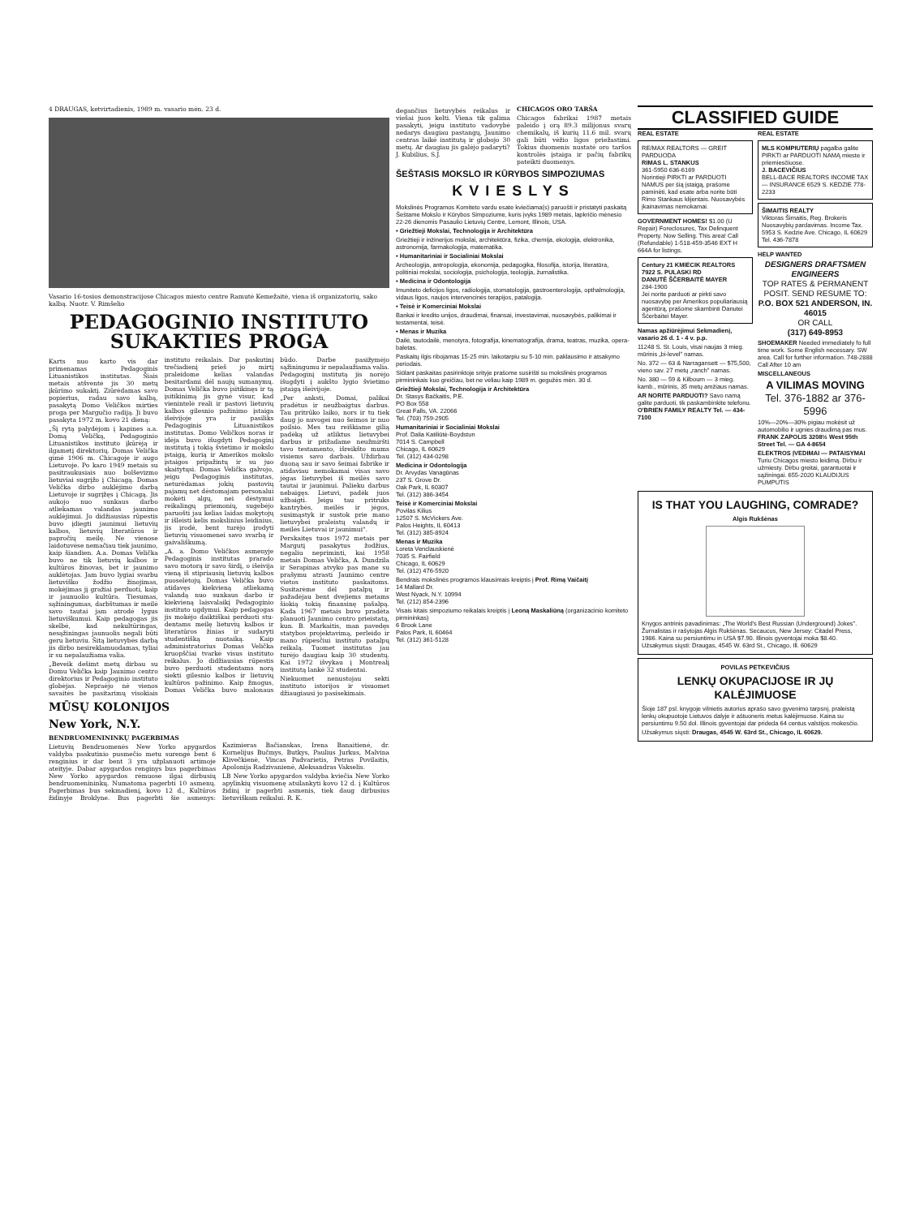4 DRAUGAS, ketvirtadienis, 1989 m. vasario mėn. 23 d.
Vasario 16-tosios demonstracijose Chicagos miesto centre Ramutė Kemežaitė, viena iš organizatorių, sako kalbą. Nuotr. V. Rimšelio
PEDAGOGINIO INSTITUTO SUKAKTIES PROGA
Karts nuo karto vis dar primenamas Pedagoginis Lituanistikos institutas. Šiais metais atšventė jis 30 metų įkūrimo sukaktį. Ziūrėdamas savo popierius, radau savo kalbą, pasakytą Domo Veličkos mirties proga per Margučio radiją. Ji buvo pasakyta 1972 m. kovo 21 dieną:
„Šį rytą palydėjom į kapines a.a. Domą Veličką, Pedagoginio Lituanistikos instituto įkūrėją ir ilgametį direktorių. Domas Velička gimė 1906 m. Chicagoje ir augo Lietuvoje. Po karo 1949 metais su pasitraukusiais nuo bolševizmo lietuviai sugrįžo į Chicagą. Domas Velička dirbo auklėjimo darbą Lietuvoje ir sugrįžęs į Chicagą. Jis aukojo nuo sunkaus darbo atliekamas valandas jaunimo auklėjimui. Jo didžiausias rūpestis buvo įdiegti jaunimui lietuvių kalbos, lietuvių literatūros ir papročių meilę. Ne vienose laidotuvėse nemačiau tiek jaunimo, kaip šiandien. A.a. Domas Velička buvo ne tik lietuvių kalbos ir kultūros žinovas, bet ir jaunimo auklėtojas. Jam buvo lygiai svarbu lietuviško žodžio žinojimas, mokėjimas jį gražiai perduoti, kaip ir jaunuolio kultūra. Tiesumas, sąžiningumas, darbštumas ir meilė savo tautai jam atrodė lygus lietuviškumui. Kaip pedagogas jis skelbė, kad nekultūringas, nesąžiningas jaunuolis negali būti geru lietuviu. Šitą lietuvybės darbą jis dirbo nesirekla­muodamas, tyliai ir su nepalaužiama valia.
„Beveik dešimt metų dirbau su Domu Velička kaip Jaunimo centro direktorius ir Pedagoginio instituto globėjas. Nepraėjo nė vienos savaitės be pasitarimų visokiais instituto reikalais. Dar paskutinį trečiadienį prieš jo mirtį praleidome kelias valandas besitardami dėl naujų sumanymų. Domas Velička buvo įsitikinęs ir tą įsitikinimą jis gynė visur, kad vienintelė reali ir pastovi lietuvių kalbos gilesnio pažinimo įstaiga išeivijoje yra ir pasiliks Pedagoginis Lituanistikos institutas. Domo Veličkos noras ir idėja buvo išugdyti Pedagoginį institutą į tokią švietimo ir mokslo įstaigą, kurią ir Amerikos mokslo įstaigos pripažintų ir su juo skaitytųsi. Domas Velička galvojo, jeigu Pedagoginis institutas, neturėdamas jokių pastovių pajamų net dėstomajam personalui mokėti algų, nei dėstymui reikalingų priemonių, sugebėjo paruošti jau kelias laidas mokytojų ir išleisti kelis mokslinius leidinius, jis įrodė, bent turėjo įrodyti lietuvių visuomenei savo svarbą ir gaivališkumą.
„A. a. Domo Veličkos asmenyje Pedagoginis institutas prarado savo motorą ir savo širdį, o išeivija vieną iš stipriausių lietuvių kalbos puoselėtojų. Domas Velička buvo atidavęs kiekvieną atliekamą valandą nuo sunkaus darbo ir kiekvieną laisvalaikį Pedagoginio instituto ugdymui. Kaip pedagogas jis mokėjo daiktiškai perduoti stu­dentams meilę lietuvių kalbos ir literatūros žinias ir sudaryti studentišką nuotaiką. Kaip administratorius Domas Velička kruopščiai tvarkė visus instituto reikalus. Jo didžiausias rūpestis buvo perduoti studentams norą siekti gilesnio kalbos ir lietuvių kultūros pažinimo. Kaip žmogus, Domas Velička buvo malonaus būdo. Darbe pasižymėjo sąžiningumu ir nepalaužiama valia. Pedagoginį institutą jis norėjo išugdyti į aukšto lygio švietimo įstaigą išeivijoje.
„Per anksti, Domai, palikai pradėtus ir neužbaigtus darbus. Tau pritrūko laiko, nors ir tu tiek daug jo nuvogei nuo šeimos ir nuo poilsio. Mes tau reiškiame gilią padėką už atliktus lietuvybei darbus ir prižadame neužmiršti tavo testamento, išreikšto mums visiems savo darbais. Uždirbau duoną sau ir savo šeimai fabrike ir atidaviau nemokamai visas savo jėgas lietuvybei iš meilės savo tautai ir jaunimui. Palieku darbus nebaigęs. Lietuvi, padėk juos užbaigti. Jeigu tau pritruks kantrybės, meilės ir jėgos, susimąstyk ir sustok prie mano lietuvybei praleistų valandų ir meilės Lietuvai ir jaunimui".
Perskaitęs tuos 1972 metais per Margutį pasakytus žodžius, negaliu nepriminti, kai 1958 metais Domas Velička, A. Dundzila ir Serapinas atvyko pas mane su prašymu atrasti Jaunimo centre vietos instituto paskaitoms. Susitarėme dėl patalpų ir pažadėjau bent dvejiems metams šiokią tokią finansinę pašalpą. Kada 1967 metais buvo pradėta planuoti Jaunimo centro prieistatą, kun. B. Markaitis, man pavedęs statybos projektavimą, perleido ir mano rūpesčiui instituto patalpų reikalą. Tuomet institutas jau turėjo daugiau kaip 30 studentų. Kai 1972 išvykau į Montrealį institutą lankė 32 studentai.
Niekuomet nenustojau sekti instituto istorijos ir visuomet džiaugiausi jo pasisekimais.
MŪSŲ KOLONIJOS
New York, N.Y.
BENDRUOMENININKŲ PAGERBIMAS
Lietuvių Bendruomenės New Yorko apygardos valdyba paskutinio pusmečio metu surengė bent 6 renginius ir dar bent 3 yra užplanuoti artimoje ateityje. Dabar apygardos renginys bus pagerbimas New Yorko apygardos rėmuose ilgai dirbusių bendruomenininkų. Numatoma pagerbti 10 asmenų. Pagerbimas bus sekmadienį, kovo 12 d., Kultūros židinyje Broklyne. Bus pagerbti šie asmenys: Kazimieras Bačianskas, Irena Banaitienė, dr. Kornelijus Bučmys, Butkys, Paulius Jurkus, Malvina Klivečkienė, Vincas Padvarietis, Petras Povilaitis, Apolonija Radzivanienė, Aleksandras Vakselis.
LB New Yorko apygardos valdyba kviečia New Yorko apylinkių visuomenę atsilankyti kovo 12 d. į Kultūros židinį ir pagerbti asmenis, tiek daug dirbusius lietuviškam reikalui. R. K.
degančius lietuvybės reikalus ir viešai juos kelti. Viena tik galima pasakyti, jeigu instituto vadovybė nedarys daugiau pastangų, Jaunimo centras laikė institutą ir globojo 30 metų. Ar daugiau jis galėjo padaryti?
J. Kubilius, S.J.
CHICAGOS ORO TARŠA
Chicagos fabrikai 1987 metais paleido į orą 89.3 milijonus svarų chemikalų, iš kurių 11.6 mil. svarų gali būti vėžio ligos priežastimi. Tokius duomenis nustatė oro taršos kontrolės įstaiga ir pačių fabrikų pateikti duomenys.
ŠEŠTASIS MOKSLO IR KŪRYBOS SIMPOZIUMAS
KVIESLYS
Mokslinės Programos Komiteto vardu esate kviečiama(s) paruošti ir pristatyti paskaitą Šeštame Mokslo ir Kūrybos Simpoziume, kuris įvyks 1989 metais, lapkričio mėnesio 22-26 dienomis Pasaulio Lietuvių Centre, Lemont, Illinois, USA.
• Griežtieji Mokslai, Technologija ir Architektūra
Griežtieji ir inžinerijos mokslai, architektūra, fizika, chemija, ekologija, elektronika, astronomija, farmakologija, matematika.
• Humanitariniai ir Socialiniai Mokslai
Archeologija, antropologija, ekonomija, pedagogika, filosofija, istorija, literatūra, politiniai mokslai, sociologija, psichologija, teologija, žurnalistika.
• Medicina ir Odontologija
Imuniteto deficijos ligos, radiologija, stomatologija, gastroenterologija, opthalmologija, vidaus ligos, naujos intervencinės terapijos, patalogija.
• Teisė ir Komerciniai Mokslai
Bankai ir kredito unijos, draudimai, finansai, investavimai, nuosavybės, palikimai ir testamentai, teisė.
• Menas ir Muzika
Dailė, tautodailė, menotyra, fotografija, kinematografija, drama, teatras, muzika, opera-baletas.
Paskaitų ilgis ribojamas 15-25 min. laikotarpiu su 5-10 min. paklausimo ir atsakymo periodais.
Siūlant paskaitas pasirinktoje srityje prašome susirišti su mokslinės programos pirmininkais kuo greičiau, bet ne vėliau kaip 1989 m. gegužės mėn. 30 d.
Griežtieji Mokslai, Technologija ir Architektūra
Dr. Stasys Bačkaitis, P.E.
PO Box 558
Great Falls, VA. 22066
Tel. (703) 759-2905
Humanitariniai ir Socialiniai Mokslai
Prof. Dalia Katiliūtė-Boydstun
7014 S. Campbell
Chicago, IL 60629
Tel. (312) 434-0298
Medicina ir Odontologija
Dr. Arvydas Vanagūnas
237 S. Grove Dr.
Oak Park, IL 60307
Tel. (312) 386-3454
Teisė ir Komerciniai Mokslai
Povilas Kilius
12507 S. McVickers Ave.
Palos Heights, IL 60413
Tel. (312) 385-8924
Menas ir Muzika
Loreta Venclauskienė
7035 S. Fairfield
Chicago, IL 60629
Tel. (312) 476-5920
Bendrais mokslinės programos klausimais kreiptis į Prof. Rimą Vaičaitį
14 Mallard Dr.
West Nyack, N.Y. 10994
Tel. (212) 854-2396
Visais kitais simpoziumo reikalais kreiptis į Leoną Maskaliūną (organizacinio komiteto pirmininkas)
6 Brook Lane
Palos Park, IL 60464
Tel. (312) 361-5128
CLASSIFIED GUIDE
REAL ESTATE
RE/MAX REALTORS — GREIT PARDUODA
RIMAS L. STANKUS
361-5950 636-6169
Norintieji PIRKTI ar PARDUOTI NAMUS per šią įstaigą, prašome paminėti, kad esate arba norite būti Rimo Stankaus klijentais. Nuosavybės įkainavimas nemokamai.
GOVERNMENT HOMES! $1.00 (U Repair) Foreclosures, Tax Delinquent Property. Now Selling. This area! Call (Refundable) 1-518-459-3546 EXT H 664A for listings.
Century 21 KMIECIK REALTORS 7922 S. PULASKI RD
DANUTĖ ŠČERBAITĖ MAYER
284-1900
Jei norite parduoti ar pirkti savo nuosavybę per Amerikos populiariausią agentūrą, prašome skambinti Danutei Ščerbaitei Mayer.
Namas apžiūrėjimui Sekmadienį, vasario 26 d. 1 - 4 v. p.p.
11248 S. St. Louis, visai naujas 3 mieg. mūrinis „bi-level" namas.
No. 372 — 63 & Narragansett — $75,500, vieno sav. 27 metų „ranch" namas.
No. 380 — 59 & Kilbourn — 3 mieg. kamb., mūrinis, 35 metų amžiaus namas.
AR NORITE PARDUOTI? Savo namą galite parduoti, tik paskambinkite telefonu. O'BRIEN FAMILY REALTY Tel. — 434-7100
REAL ESTATE
MLS KOMPIUTERIŲ pagalba galite PIRKTI ar PARDUOTI NAMĄ mieste ir priemiesčiuose.
J. BACEVIČIUS
BELL-BACE REALTORS INCOME TAX — INSURANCE 6529 S. KEDZIE 778-2233
ŠIMAITIS REALTY
Viktoras Šimaitis, Reg. Brokeris
Nuosavybių pardavimas. Income Tax.
5953 S. Kedzie Ave. Chicago, IL 60629 Tel. 436-7878
HELP WANTED
DESIGNERS DRAFTSMEN ENGINEERS
TOP RATES & PERMANENT POSIT. SEND RESUME TO:
P.O. BOX 521 ANDERSON, IN. 46015
OR CALL
(317) 649-8953
SHOEMAKER Needed immediately fo full time work. Some English necessary. SW area. Call for further information. 748-2888 Call After 10 am
MISCELLANEOUS
A VILIMAS MOVING
Tel. 376-1882 ar 376-5996
10%—20%—30% pigiau mokėsit už automobilio ir ugnies draudimą pas mus. FRANK ZAPOLIS 3208½ West 95th Street Tel. — GA 4-8654
ELEKTROS ĮVEDIMAI — PATAISYMAI Turiu Chicagos miesto leidimą. Dirbu ir užmiesty. Dirbu greitai, garantuotai ir sąžiningai. 655-2020 KLAUDIJUS PUMPUTIS
IS THAT YOU LAUGHING, COMRADE?
Algis Rukšėnas
Knygos antrinis pavadinimas: „The World's Best Russian (Underground) Jokes". Žurnalistas ir rašytojas Algis Rukšėnas. Secaucus, New Jersey: Citadel Press, 1986. Kaina su persiuntimu in USA $7.90. Illinois gyventojai moka $8.40. Užsakymus siųsti: Draugas, 4545 W. 63rd St., Chicago, Ill. 60629
POVILAS PETKEVIČIUS
LENKŲ OKUPACIJOSE IR JŲ KALĖJIMUOSE
Šioje 187 psl. knygoje vilnietis autorius aprašo savo gyvenimo tarpsnį, praleistą lenkų okupuotoje Lietuvos dalyje ir aštuoneris metus kalėjimuose. Kaina su persiuntimu 9.50 dol. Illinois gyventojai dar prideda 64 centus valstijos mokesčio.
Užsakymus siųsti: Draugas, 4545 W. 63rd St., Chicago, IL 60629.